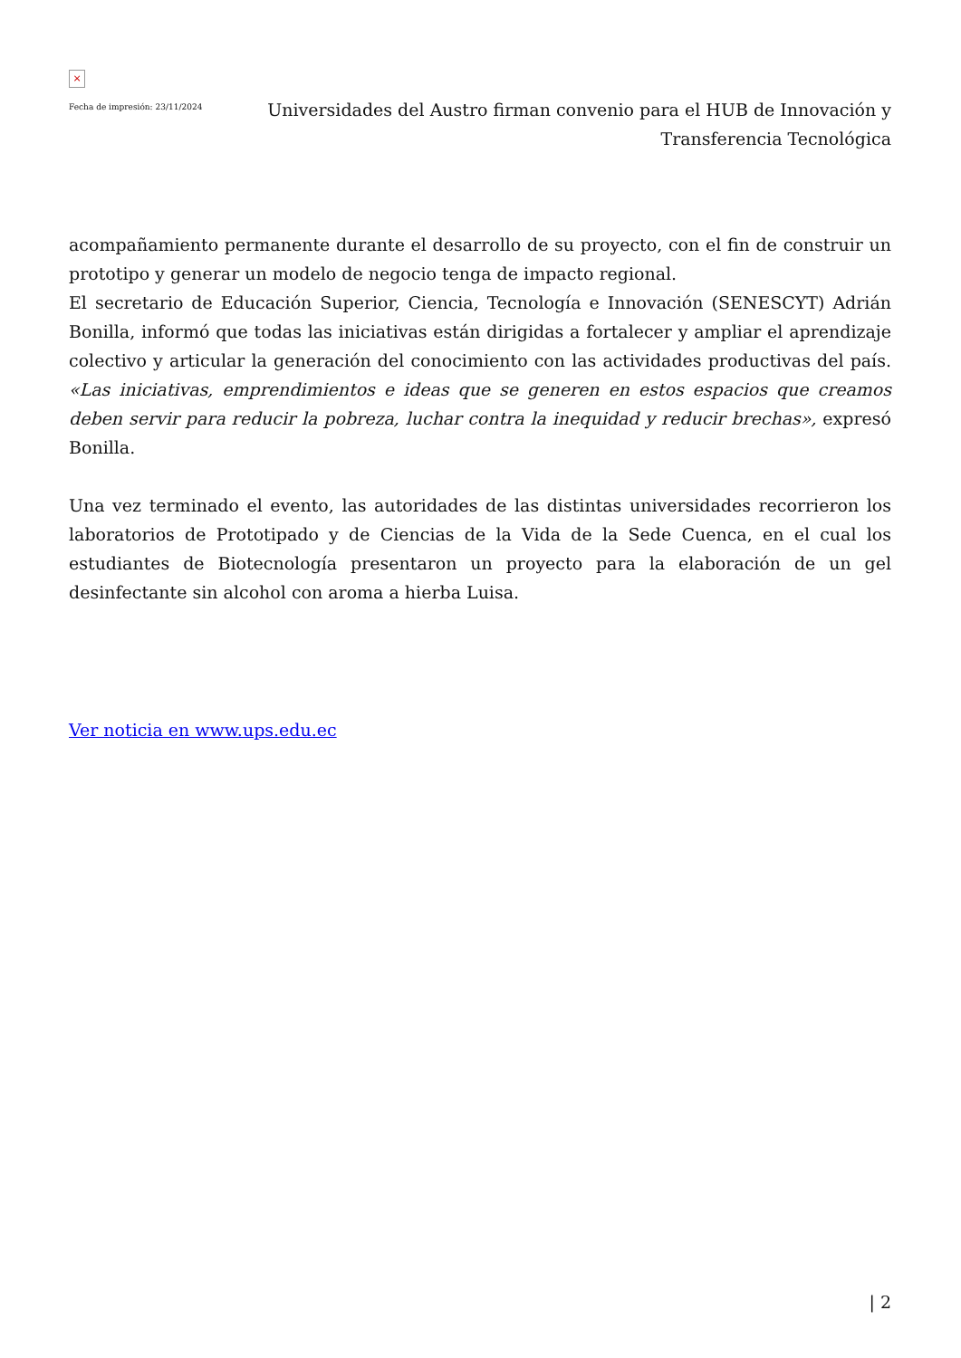×
Fecha de impresión: 23/11/2024
Universidades del Austro firman convenio para el HUB de Innovación y Transferencia Tecnológica
acompañamiento permanente durante el desarrollo de su proyecto, con el fin de construir un prototipo y generar un modelo de negocio tenga de impacto regional.
El secretario de Educación Superior, Ciencia, Tecnología e Innovación (SENESCYT) Adrián Bonilla, informó que todas las iniciativas están dirigidas a fortalecer y ampliar el aprendizaje colectivo y articular la generación del conocimiento con las actividades productivas del país. «Las iniciativas, emprendimientos e ideas que se generen en estos espacios que creamos deben servir para reducir la pobreza, luchar contra la inequidad y reducir brechas», expresó Bonilla.
Una vez terminado el evento, las autoridades de las distintas universidades recorrieron los laboratorios de Prototipado y de Ciencias de la Vida de la Sede Cuenca, en el cual los estudiantes de Biotecnología presentaron un proyecto para la elaboración de un gel desinfectante sin alcohol con aroma a hierba Luisa.
Ver noticia en www.ups.edu.ec
| 2